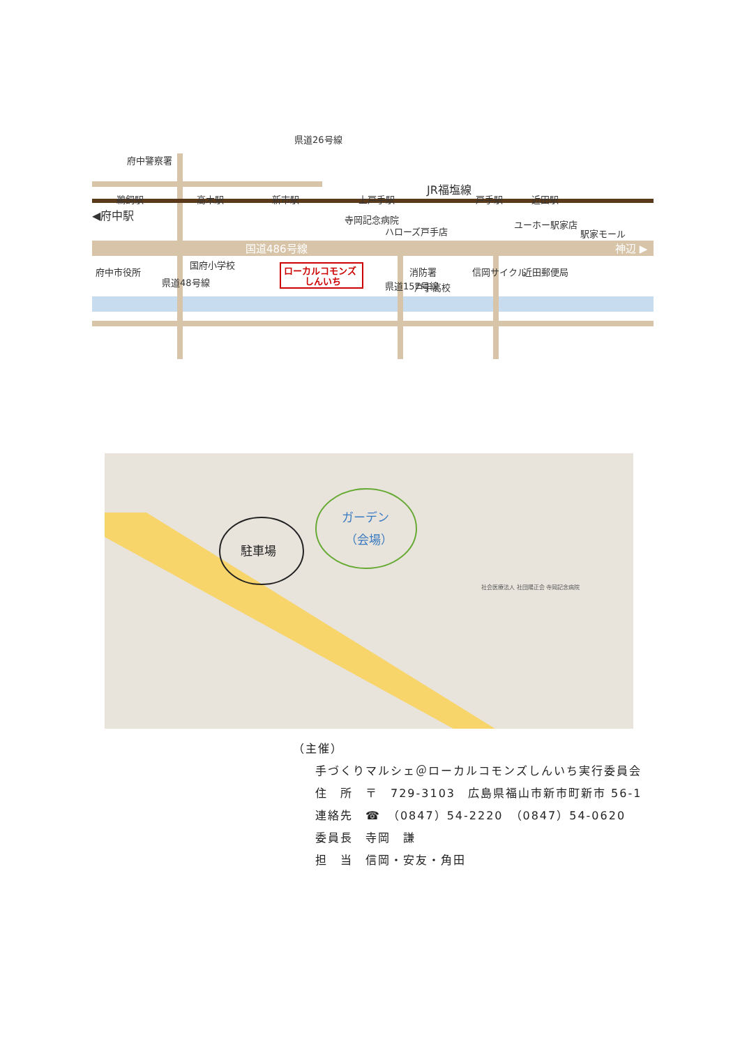鵜飼駅
高木駅
新市駅
上戸手駅
JR福塩線
戸手駅
近田駅
◀府中駅
府中警察署
寺岡記念病院
ハローズ戸手店
ユーホー駅家店
駅家モール
国道486号線
神辺 ▶
府中市役所
国府小学校
ローカルコモンズ
しんいち
消防署
戸手高校
信岡サイクル
近田郵便局
県道48号線
県道157号線
県道26号線
駐車場
ガーデン
（会場）
社会医療法人 社団陽正会 寺岡記念病院
（主催）
手づくりマルシェ＠ローカルコモンズしんいち実行委員会
住　所　〒　729-3103　広島県福山市新市町新市 56-1
連絡先　☎　（0847）54-2220　（0847）54-0620
委員長　寺岡　謙
担　当　信岡・安友・角田